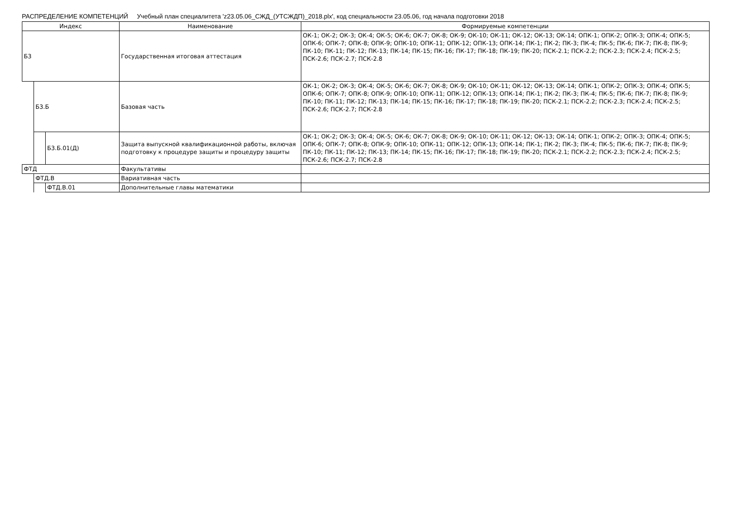РАСПРЕДЕЛЕНИЕ КОМПЕТЕНЦИЙ Учебный план специалитета 'z23.05.06_СЖД_(УТСЖДП)_2018.plx', код специальности 23.05.06, год начала подготовки 2018
| Индекс | | | Наименование | Формируемые компетенции |
| --- | --- | --- | --- | --- |
| Б3 | | | Государственная итоговая аттестация | ОК-1; ОК-2; ОК-3; ОК-4; ОК-5; ОК-6; ОК-7; ОК-8; ОК-9; ОК-10; ОК-11; ОК-12; ОК-13; ОК-14; ОПК-1; ОПК-2; ОПК-3; ОПК-4; ОПК-5; ОПК-6; ОПК-7; ОПК-8; ОПК-9; ОПК-10; ОПК-11; ОПК-12; ОПК-13; ОПК-14; ПК-1; ПК-2; ПК-3; ПК-4; ПК-5; ПК-6; ПК-7; ПК-8; ПК-9; ПК-10; ПК-11; ПК-12; ПК-13; ПК-14; ПК-15; ПК-16; ПК-17; ПК-18; ПК-19; ПК-20; ПСК-2.1; ПСК-2.2; ПСК-2.3; ПСК-2.4; ПСК-2.5; ПСК-2.6; ПСК-2.7; ПСК-2.8 |
| | Б3.Б | | Базовая часть | ОК-1; ОК-2; ОК-3; ОК-4; ОК-5; ОК-6; ОК-7; ОК-8; ОК-9; ОК-10; ОК-11; ОК-12; ОК-13; ОК-14; ОПК-1; ОПК-2; ОПК-3; ОПК-4; ОПК-5; ОПК-6; ОПК-7; ОПК-8; ОПК-9; ОПК-10; ОПК-11; ОПК-12; ОПК-13; ОПК-14; ПК-1; ПК-2; ПК-3; ПК-4; ПК-5; ПК-6; ПК-7; ПК-8; ПК-9; ПК-10; ПК-11; ПК-12; ПК-13; ПК-14; ПК-15; ПК-16; ПК-17; ПК-18; ПК-19; ПК-20; ПСК-2.1; ПСК-2.2; ПСК-2.3; ПСК-2.4; ПСК-2.5; ПСК-2.6; ПСК-2.7; ПСК-2.8 |
| | | Б3.Б.01(Д) | Защита выпускной квалификационной работы, включая подготовку к процедуре защиты и процедуру защиты | ОК-1; ОК-2; ОК-3; ОК-4; ОК-5; ОК-6; ОК-7; ОК-8; ОК-9; ОК-10; ОК-11; ОК-12; ОК-13; ОК-14; ОПК-1; ОПК-2; ОПК-3; ОПК-4; ОПК-5; ОПК-6; ОПК-7; ОПК-8; ОПК-9; ОПК-10; ОПК-11; ОПК-12; ОПК-13; ОПК-14; ПК-1; ПК-2; ПК-3; ПК-4; ПК-5; ПК-6; ПК-7; ПК-8; ПК-9; ПК-10; ПК-11; ПК-12; ПК-13; ПК-14; ПК-15; ПК-16; ПК-17; ПК-18; ПК-19; ПК-20; ПСК-2.1; ПСК-2.2; ПСК-2.3; ПСК-2.4; ПСК-2.5; ПСК-2.6; ПСК-2.7; ПСК-2.8 |
| ФТД | | | Факультативы | |
| | ФТД.В | | Вариативная часть | |
| | | ФТД.В.01 | Дополнительные главы математики | |